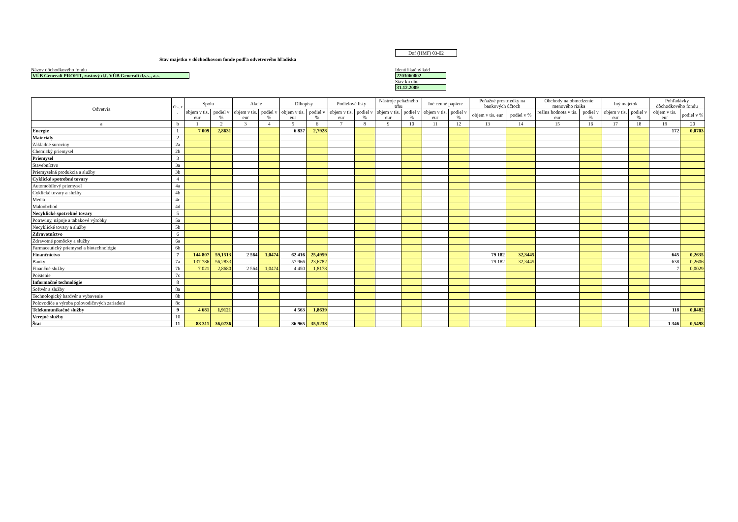Dof (HMF) 03-02
Stav majetku v dôchodkovom fonde podľa odvetvového hľadiska
Názov dôchodkového fondu
VÚB Generali PROFIT, rastový d.f. VÚB Generali d.s.s., a.s.
Identifikačný kód
2203060002
Stav ku dňu
31.12.2009
| Odvetvia | čís. r . | Spolu | | Akcie | | Dlhopisy | | Podielové listy | | Nástroje peňažného trhu | | Iné cenné papiere | | Peňažné prostriedky na bankových účtoch | | Obchody na obmedzenie menového rizika | | Iný majetok | | Pohľadávky dôchodkového fondu | |
| --- | --- | --- | --- | --- | --- | --- | --- | --- | --- | --- | --- | --- | --- | --- | --- | --- | --- | --- | --- | --- | --- |
| | | objem v tis. eur | podiel v % | objem v tis. eur | podiel v % | objem v tis. eur | podiel v % | objem v tis. eur | podiel v % | objem v tis. eur | podiel v % | objem v tis. eur | podiel v % | objem v tis. eur | podiel v % | reálna hodnota v tis. eur | podiel v % | objem v tis. eur | podiel v % | objem v tis. eur | podiel v % |
| a | b | 1 | 2 | 3 | 4 | 5 | 6 | 7 | 8 | 9 | 10 | 11 | 12 | 13 | 14 | 15 | 16 | 17 | 18 | 19 | 20 |
| Energie | 1 | 7 009 | 2,8631 | | | 6 837 | 2,7928 | | | | | | | | | | | | | 172 | 0,0703 |
| Materiály | 2 | | | | | | | | | | | | | | | | | | | | |
| Základné suroviny | 2a | | | | | | | | | | | | | | | | | | | | |
| Chemický priemysel | 2b | | | | | | | | | | | | | | | | | | | | |
| Priemysel | 3 | | | | | | | | | | | | | | | | | | | | |
| Stavebníctvo | 3a | | | | | | | | | | | | | | | | | | | | |
| Priemyselná produkcia a služby | 3b | | | | | | | | | | | | | | | | | | | | |
| Cyklické spotrebné tovary | 4 | | | | | | | | | | | | | | | | | | | | |
| Automobilový priemysel | 4a | | | | | | | | | | | | | | | | | | | | |
| Cyklické tovary a služby | 4b | | | | | | | | | | | | | | | | | | | | |
| Médiá | 4c | | | | | | | | | | | | | | | | | | | | |
| Maloobchod | 4d | | | | | | | | | | | | | | | | | | | | |
| Necyklické spotrebné tovary | 5 | | | | | | | | | | | | | | | | | | | | |
| Potraviny, nápoje a tabakové výrobky | 5a | | | | | | | | | | | | | | | | | | | | |
| Necyklické tovary a služby | 5b | | | | | | | | | | | | | | | | | | | | |
| Zdravotníctvo | 6 | | | | | | | | | | | | | | | | | | | | |
| Zdravotné pomôcky a služby | 6a | | | | | | | | | | | | | | | | | | | | |
| Farmaceutický priemysel a biotechnológie | 6b | | | | | | | | | | | | | | | | | | | | |
| Finančníctvo | 7 | 144 807 | 59,1513 | 2 564 | 1,0474 | 62 416 | 25,4959 | | | | | | | 79 182 | 32,3445 | | | | | 645 | 0,2635 |
| Banky | 7a | 137 786 | 56,2833 | | | 57 966 | 23,6782 | | | | | | | 79 182 | 32,3445 | | | | | 638 | 0,2606 |
| Finančné služby | 7b | 7 021 | 2,8680 | 2 564 | 1,0474 | 4 450 | 1,8178 | | | | | | | | | | | | | 7 | 0,0029 |
| Poistenie | 7c | | | | | | | | | | | | | | | | | | | | |
| Informačné technológie | 8 | | | | | | | | | | | | | | | | | | | | |
| Softvér a služby | 8a | | | | | | | | | | | | | | | | | | | | |
| Technologický hardvér a vybavenie | 8b | | | | | | | | | | | | | | | | | | | | |
| Polovodiče a výroba polovodičových zariadení | 8c | | | | | | | | | | | | | | | | | | | | |
| Telekomunikačné služby | 9 | 4 681 | 1,9121 | | | 4 563 | 1,8639 | | | | | | | | | | | | | 118 | 0,0482 |
| Verejné služby | 10 | | | | | | | | | | | | | | | | | | | | |
| Štát | 11 | 88 311 | 36,0736 | | | 86 965 | 35,5238 | | | | | | | | | | | | | 1 346 | 0,5498 |